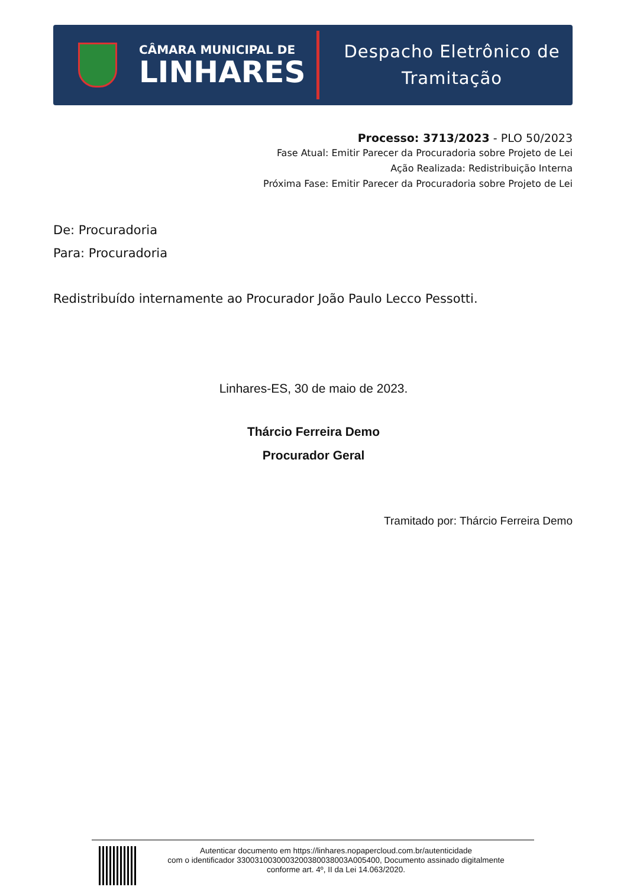CÂMARA MUNICIPAL DE
LINHARES
Despacho Eletrônico de
Tramitação
Processo: 3713/2023 - PLO 50/2023
Fase Atual: Emitir Parecer da Procuradoria sobre Projeto de Lei
Ação Realizada: Redistribuição Interna
Próxima Fase: Emitir Parecer da Procuradoria sobre Projeto de Lei
De: Procuradoria
Para: Procuradoria
Redistribuído internamente ao Procurador João Paulo Lecco Pessotti.
Linhares-ES, 30 de maio de 2023.
Thárcio Ferreira Demo
Procurador Geral
Tramitado por: Thárcio Ferreira Demo
Autenticar documento em https://linhares.nopapercloud.com.br/autenticidade
com o identificador 3300310030003200380038003A005400, Documento assinado digitalmente
conforme art. 4º, II da Lei 14.063/2020.